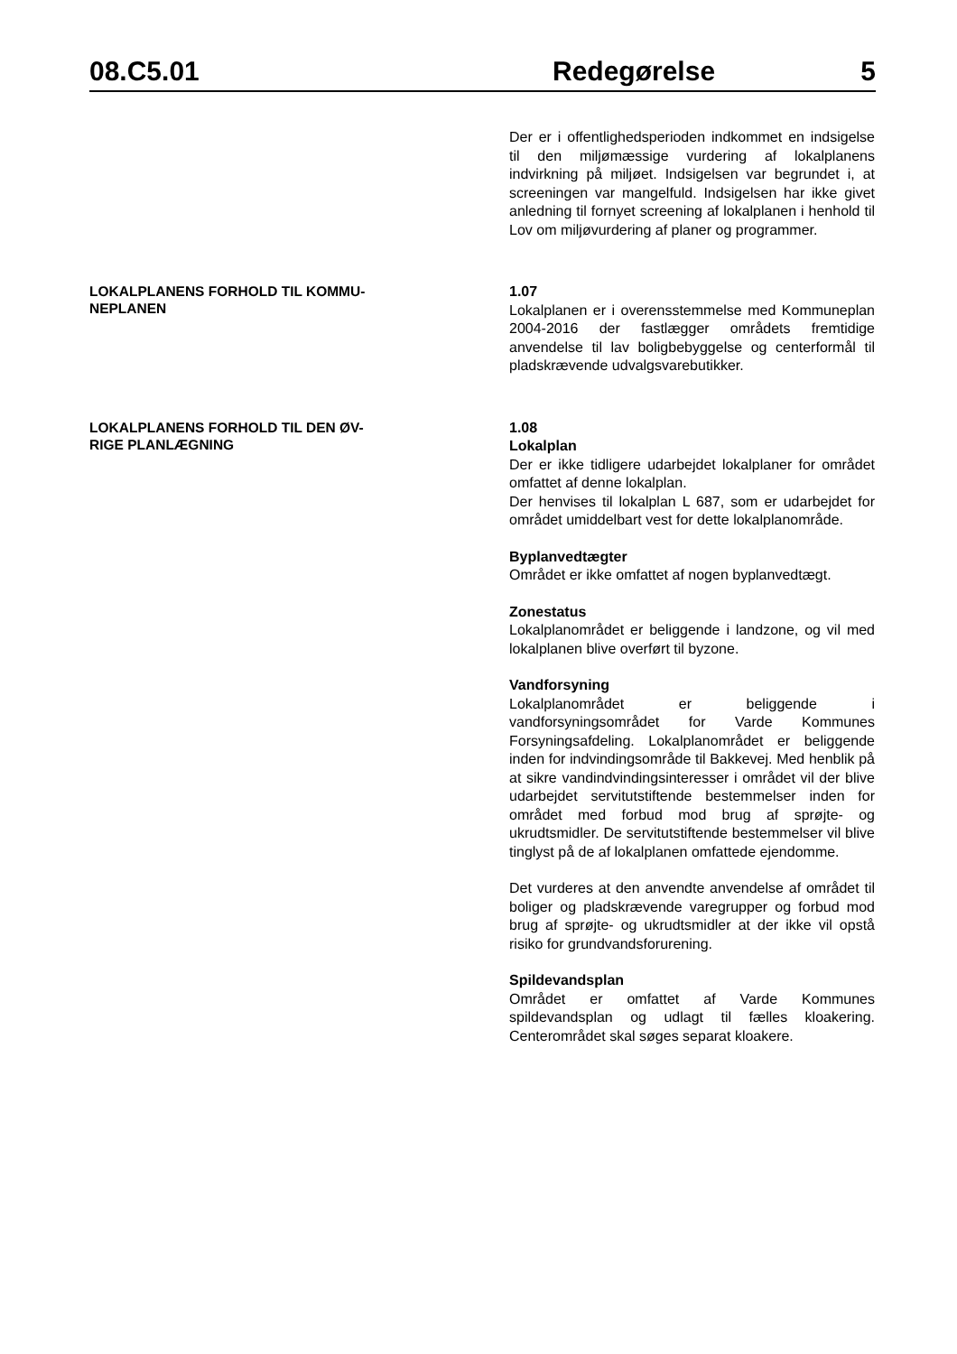08.C5.01 Redegørelse 5
Der er i offentlighedsperioden indkommet en indsigelse til den miljømæssige vurdering af lokalplanens indvirkning på miljøet. Indsigelsen var begrundet i, at screeningen var mangelfuld. Indsigelsen har ikke givet anledning til fornyet screening af lokalplanen i henhold til Lov om miljøvurdering af planer og programmer.
LOKALPLANENS FORHOLD TIL KOMMU-
NEPLANEN
1.07
Lokalplanen er i overensstemmelse med Kommuneplan 2004-2016 der fastlægger områdets fremtidige anvendelse til lav boligbebyggelse og centerformål til pladskrævende udvalgsvarebutikker.
LOKALPLANENS FORHOLD TIL DEN ØV-
RIGE PLANLÆGNING
1.08
Lokalplan
Der er ikke tidligere udarbejdet lokalplaner for området omfattet af denne lokalplan.
Der henvises til lokalplan L 687, som er udarbejdet for området umiddelbart vest for dette lokalplanområde.
Byplanvedtægter
Området er ikke omfattet af nogen byplanvedtægt.
Zonestatus
Lokalplanområdet er beliggende i landzone, og vil med lokalplanen blive overført til byzone.
Vandforsyning
Lokalplanområdet er beliggende i vandforsyningsområdet for Varde Kommunes Forsyningsafdeling. Lokalplanområdet er beliggende inden for indvindingsområde til Bakkevej. Med henblik på at sikre vandindvindingsinteresser i området vil der blive udarbejdet servitutstiftende bestemmelser inden for området med forbud mod brug af sprøjte- og ukrudtsmidler. De servitutstiftende bestemmelser vil blive tinglyst på de af lokalplanen omfattede ejendomme.
Det vurderes at den anvendte anvendelse af området til boliger og pladskrævende varegrupper og forbud mod brug af sprøjte- og ukrudtsmidler at der ikke vil opstå risiko for grundvandsforurening.
Spildevandsplan
Området er omfattet af Varde Kommunes spildevandsplan og udlagt til fælles kloakering. Centerområdet skal søges separat kloakere.